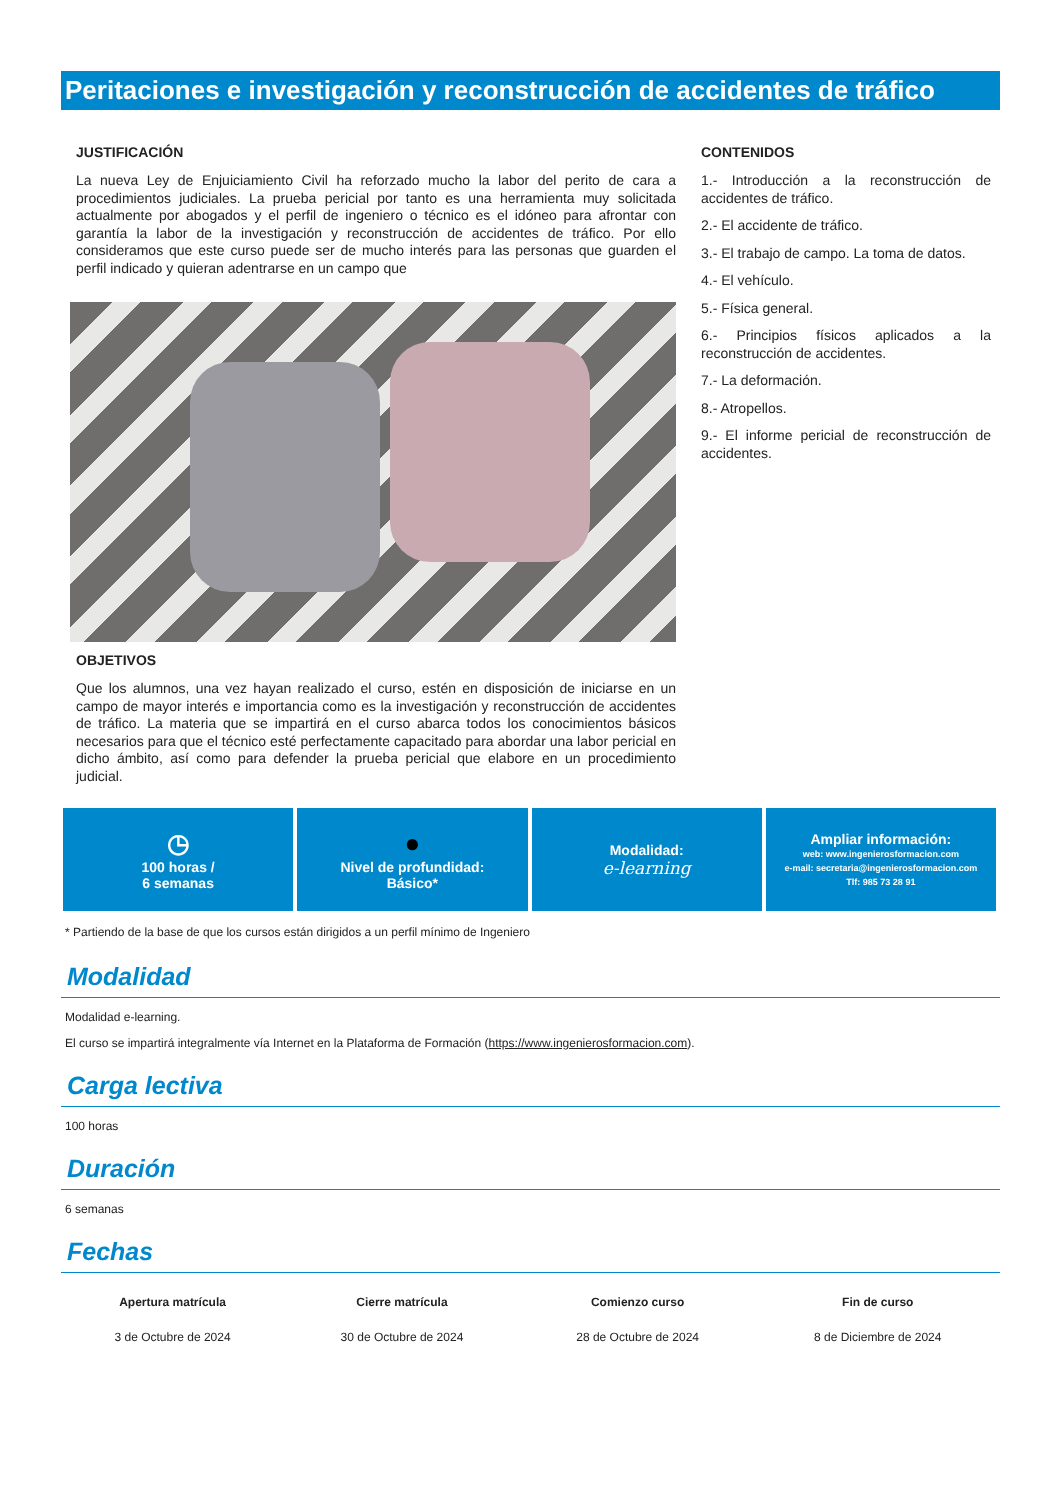Peritaciones e investigación y reconstrucción de accidentes de tráfico
JUSTIFICACIÓN
La nueva Ley de Enjuiciamiento Civil ha reforzado mucho la labor del perito de cara a procedimientos judiciales. La prueba pericial por tanto es una herramienta muy solicitada actualmente por abogados y el perfil de ingeniero o técnico es el idóneo para afrontar con garantía la labor de la investigación y reconstrucción de accidentes de tráfico. Por ello consideramos que este curso puede ser de mucho interés para las personas que guarden el perfil indicado y quieran adentrarse en un campo que
OBJETIVOS
Que los alumnos, una vez hayan realizado el curso, estén en disposición de iniciarse en un campo de mayor interés e importancia como es la investigación y reconstrucción de accidentes de tráfico. La materia que se impartirá en el curso abarca todos los conocimientos básicos necesarios para que el técnico esté perfectamente capacitado para abordar una labor pericial en dicho ámbito, así como para defender la prueba pericial que elabore en un procedimiento judicial.
CONTENIDOS
1.- Introducción a la reconstrucción de accidentes de tráfico.
2.- El accidente de tráfico.
3.- El trabajo de campo. La toma de datos.
4.- El vehículo.
5.- Física general.
6.- Principios físicos aplicados a la reconstrucción de accidentes.
7.- La deformación.
8.- Atropellos.
9.- El informe pericial de reconstrucción de accidentes.
◷
100 horas /
6 semanas
●
Nivel de profundidad:
Básico*
Modalidad:
e-learning
Ampliar información:
web: www.ingenierosformacion.com
e-mail: secretaria@ingenierosformacion.com
Tlf: 985 73 28 91
* Partiendo de la base de que los cursos están dirigidos a un perfil mínimo de Ingeniero
Modalidad
Modalidad e-learning.
El curso se impartirá integralmente vía Internet en la Plataforma de Formación (https://www.ingenierosformacion.com).
Carga lectiva
100 horas
Duración
6 semanas
Fechas
| Apertura matrícula | Cierre matrícula | Comienzo curso | Fin de curso |
| --- | --- | --- | --- |
| 3 de Octubre de 2024 | 30 de Octubre de 2024 | 28 de Octubre de 2024 | 8 de Diciembre de 2024 |